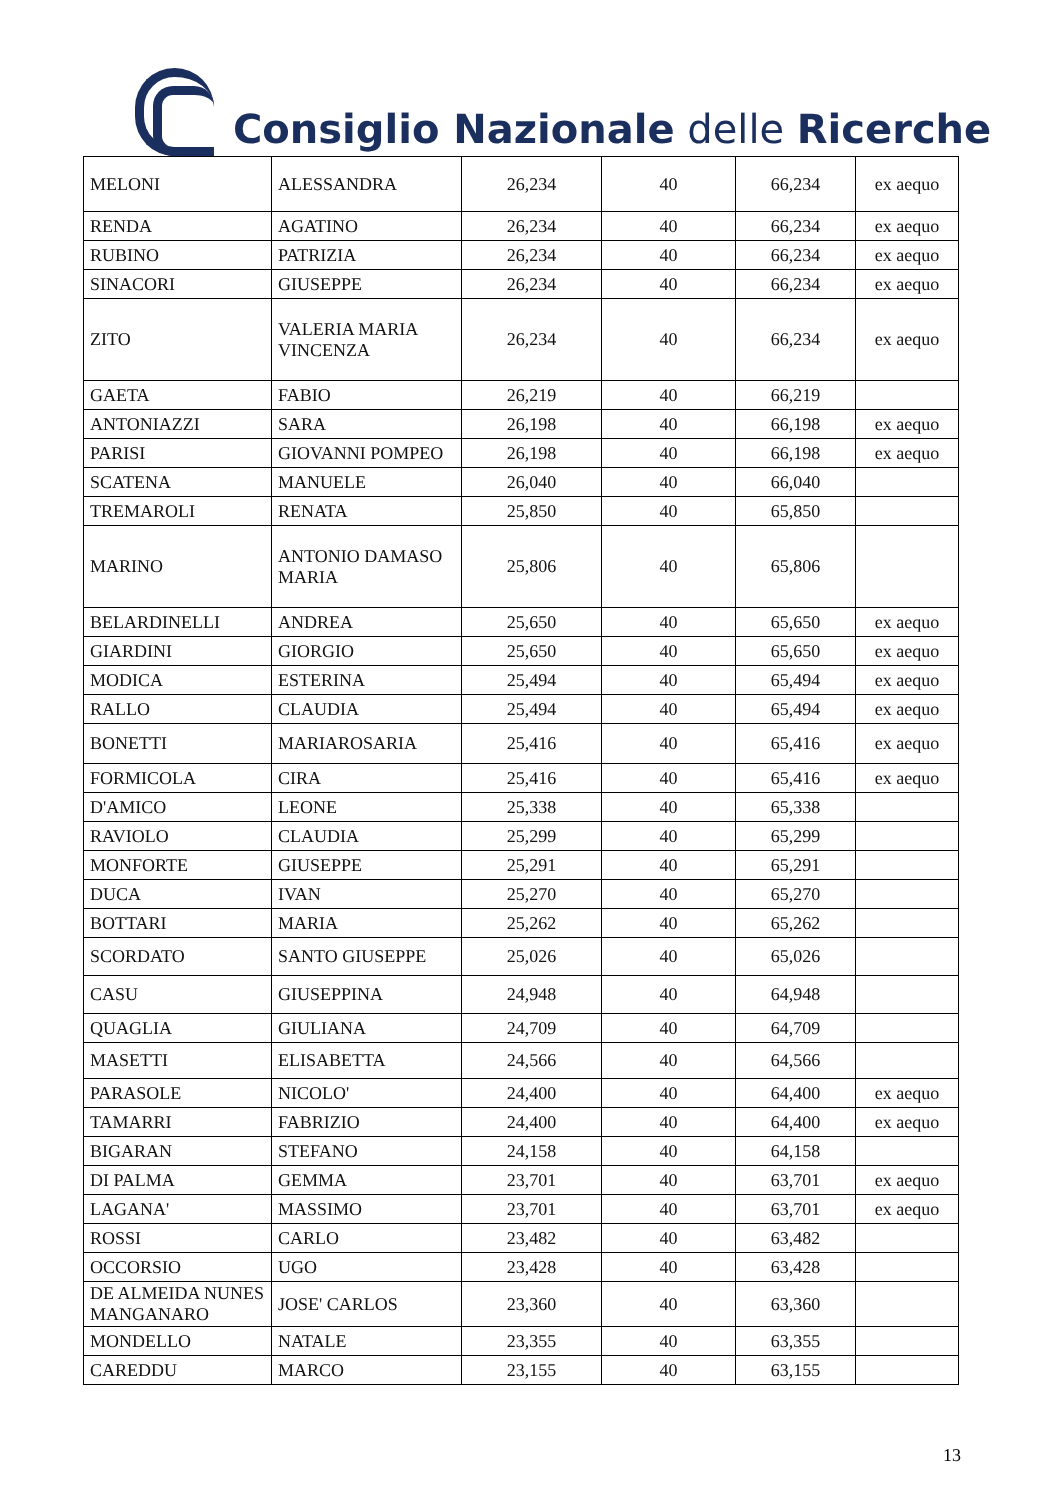Consiglio Nazionale delle Ricerche
| MELONI | ALESSANDRA | 26,234 | 40 | 66,234 | ex aequo |
| RENDA | AGATINO | 26,234 | 40 | 66,234 | ex aequo |
| RUBINO | PATRIZIA | 26,234 | 40 | 66,234 | ex aequo |
| SINACORI | GIUSEPPE | 26,234 | 40 | 66,234 | ex aequo |
| ZITO | VALERIA MARIA VINCENZA | 26,234 | 40 | 66,234 | ex aequo |
| GAETA | FABIO | 26,219 | 40 | 66,219 | |
| ANTONIAZZI | SARA | 26,198 | 40 | 66,198 | ex aequo |
| PARISI | GIOVANNI POMPEO | 26,198 | 40 | 66,198 | ex aequo |
| SCATENA | MANUELE | 26,040 | 40 | 66,040 | |
| TREMAROLI | RENATA | 25,850 | 40 | 65,850 | |
| MARINO | ANTONIO DAMASO MARIA | 25,806 | 40 | 65,806 | |
| BELARDINELLI | ANDREA | 25,650 | 40 | 65,650 | ex aequo |
| GIARDINI | GIORGIO | 25,650 | 40 | 65,650 | ex aequo |
| MODICA | ESTERINA | 25,494 | 40 | 65,494 | ex aequo |
| RALLO | CLAUDIA | 25,494 | 40 | 65,494 | ex aequo |
| BONETTI | MARIAROSARIA | 25,416 | 40 | 65,416 | ex aequo |
| FORMICOLA | CIRA | 25,416 | 40 | 65,416 | ex aequo |
| D'AMICO | LEONE | 25,338 | 40 | 65,338 | |
| RAVIOLO | CLAUDIA | 25,299 | 40 | 65,299 | |
| MONFORTE | GIUSEPPE | 25,291 | 40 | 65,291 | |
| DUCA | IVAN | 25,270 | 40 | 65,270 | |
| BOTTARI | MARIA | 25,262 | 40 | 65,262 | |
| SCORDATO | SANTO GIUSEPPE | 25,026 | 40 | 65,026 | |
| CASU | GIUSEPPINA | 24,948 | 40 | 64,948 | |
| QUAGLIA | GIULIANA | 24,709 | 40 | 64,709 | |
| MASETTI | ELISABETTA | 24,566 | 40 | 64,566 | |
| PARASOLE | NICOLO' | 24,400 | 40 | 64,400 | ex aequo |
| TAMARRI | FABRIZIO | 24,400 | 40 | 64,400 | ex aequo |
| BIGARAN | STEFANO | 24,158 | 40 | 64,158 | |
| DI PALMA | GEMMA | 23,701 | 40 | 63,701 | ex aequo |
| LAGANA' | MASSIMO | 23,701 | 40 | 63,701 | ex aequo |
| ROSSI | CARLO | 23,482 | 40 | 63,482 | |
| OCCORSIO | UGO | 23,428 | 40 | 63,428 | |
| DE ALMEIDA NUNES MANGANARO | JOSE' CARLOS | 23,360 | 40 | 63,360 | |
| MONDELLO | NATALE | 23,355 | 40 | 63,355 | |
| CAREDDU | MARCO | 23,155 | 40 | 63,155 | |
13